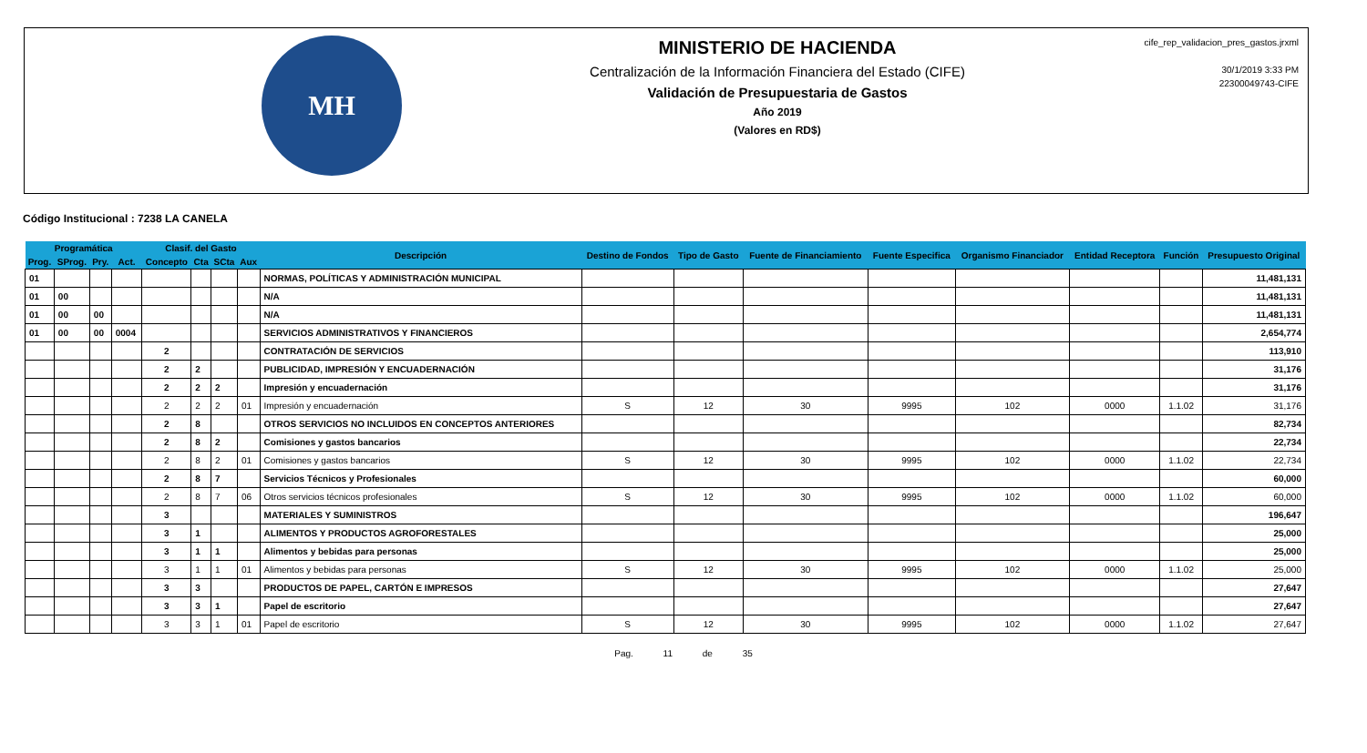MH
MINISTERIO DE HACIENDA
Centralización de la Información Financiera del Estado (CIFE)
Validación de Presupuestaria de Gastos
Año 2019
(Valores en RD$)
cife_rep_validacion_pres_gastos.jrxml
30/1/2019 3:33 PM
22300049743-CIFE
Código Institucional : 7238 LA CANELA
| Programática | | | | Clasif. del Gasto | | | | Descripción | Destino de Fondos | Tipo de Gasto | Fuente de Financiamiento | Fuente Especifica | Organismo Financiador | Entidad Receptora | Función | Presupuesto Original |
| --- | --- | --- | --- | --- | --- | --- | --- | --- | --- | --- | --- | --- | --- | --- | --- | --- |
| Prog. | SProg. | Pry. | Act. | Concepto | Cta | SCta | Aux | | | | | | | | | |
| 01 | | | | | | | | NORMAS, POLÍTICAS Y ADMINISTRACIÓN MUNICIPAL | | | | | | | | 11,481,131 |
| 01 | 00 | | | | | | | N/A | | | | | | | | 11,481,131 |
| 01 | 00 | 00 | | | | | | N/A | | | | | | | | 11,481,131 |
| 01 | 00 | 00 | 0004 | | | | | SERVICIOS ADMINISTRATIVOS Y FINANCIEROS | | | | | | | | 2,654,774 |
| | | | | 2 | | | | CONTRATACIÓN DE SERVICIOS | | | | | | | | 113,910 |
| | | | | 2 | 2 | | | PUBLICIDAD, IMPRESIÓN Y ENCUADERNACIÓN | | | | | | | | 31,176 |
| | | | | 2 | 2 | 2 | | Impresión y encuadernación | | | | | | | | 31,176 |
| | | | | 2 | 2 | 2 | 01 | Impresión y encuadernación | S | 12 | 30 | 9995 | 102 | 0000 | 1.1.02 | 31,176 |
| | | | | 2 | 8 | | | OTROS SERVICIOS NO INCLUIDOS EN CONCEPTOS ANTERIORES | | | | | | | | 82,734 |
| | | | | 2 | 8 | 2 | | Comisiones y gastos bancarios | | | | | | | | 22,734 |
| | | | | 2 | 8 | 2 | 01 | Comisiones y gastos bancarios | S | 12 | 30 | 9995 | 102 | 0000 | 1.1.02 | 22,734 |
| | | | | 2 | 8 | 7 | | Servicios Técnicos y Profesionales | | | | | | | | 60,000 |
| | | | | 2 | 8 | 7 | 06 | Otros servicios técnicos profesionales | S | 12 | 30 | 9995 | 102 | 0000 | 1.1.02 | 60,000 |
| | | | | 3 | | | | MATERIALES Y SUMINISTROS | | | | | | | | 196,647 |
| | | | | 3 | 1 | | | ALIMENTOS Y PRODUCTOS AGROFORESTALES | | | | | | | | 25,000 |
| | | | | 3 | 1 | 1 | | Alimentos y bebidas para personas | | | | | | | | 25,000 |
| | | | | 3 | 1 | 1 | 01 | Alimentos y bebidas para personas | S | 12 | 30 | 9995 | 102 | 0000 | 1.1.02 | 25,000 |
| | | | | 3 | 3 | | | PRODUCTOS DE PAPEL, CARTÓN E IMPRESOS | | | | | | | | 27,647 |
| | | | | 3 | 3 | 1 | | Papel de escritorio | | | | | | | | 27,647 |
| | | | | 3 | 3 | 1 | 01 | Papel de escritorio | S | 12 | 30 | 9995 | 102 | 0000 | 1.1.02 | 27,647 |
Pag. 11 de 35